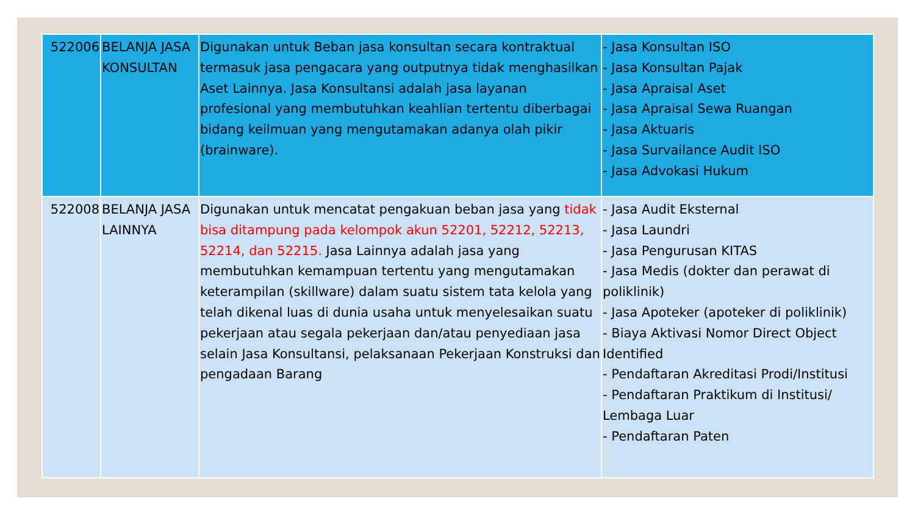| 522006 | BELANJA JASA KONSULTAN | Digunakan untuk Beban jasa konsultan secara kontraktual termasuk jasa pengacara yang outputnya tidak menghasilkan Aset Lainnya. Jasa Konsultansi adalah jasa layanan profesional yang membutuhkan keahlian tertentu diberbagai bidang keilmuan yang mengutamakan adanya olah pikir (brainware). | - Jasa Konsultan ISO - Jasa Konsultan Pajak - Jasa Apraisal Aset - Jasa Apraisal Sewa Ruangan - Jasa Aktuaris - Jasa Survailance Audit ISO - Jasa Advokasi Hukum |
| 522008 | BELANJA JASA LAINNYA | Digunakan untuk mencatat pengakuan beban jasa yang tidak bisa ditampung pada kelompok akun 52201, 52212, 52213, 52214, dan 52215. Jasa Lainnya adalah jasa yang membutuhkan kemampuan tertentu yang mengutamakan keterampilan (skillware) dalam suatu sistem tata kelola yang telah dikenal luas di dunia usaha untuk menyelesaikan suatu pekerjaan atau segala pekerjaan dan/atau penyediaan jasa selain Jasa Konsultansi, pelaksanaan Pekerjaan Konstruksi dan pengadaan Barang | - Jasa Audit Eksternal - Jasa Laundri - Jasa Pengurusan KITAS - Jasa Medis (dokter dan perawat di poliklinik) - Jasa Apoteker (apoteker di poliklinik) - Biaya Aktivasi Nomor Direct Object Identified - Pendaftaran Akreditasi Prodi/Institusi - Pendaftaran Praktikum di Institusi/ Lembaga Luar - Pendaftaran Paten |